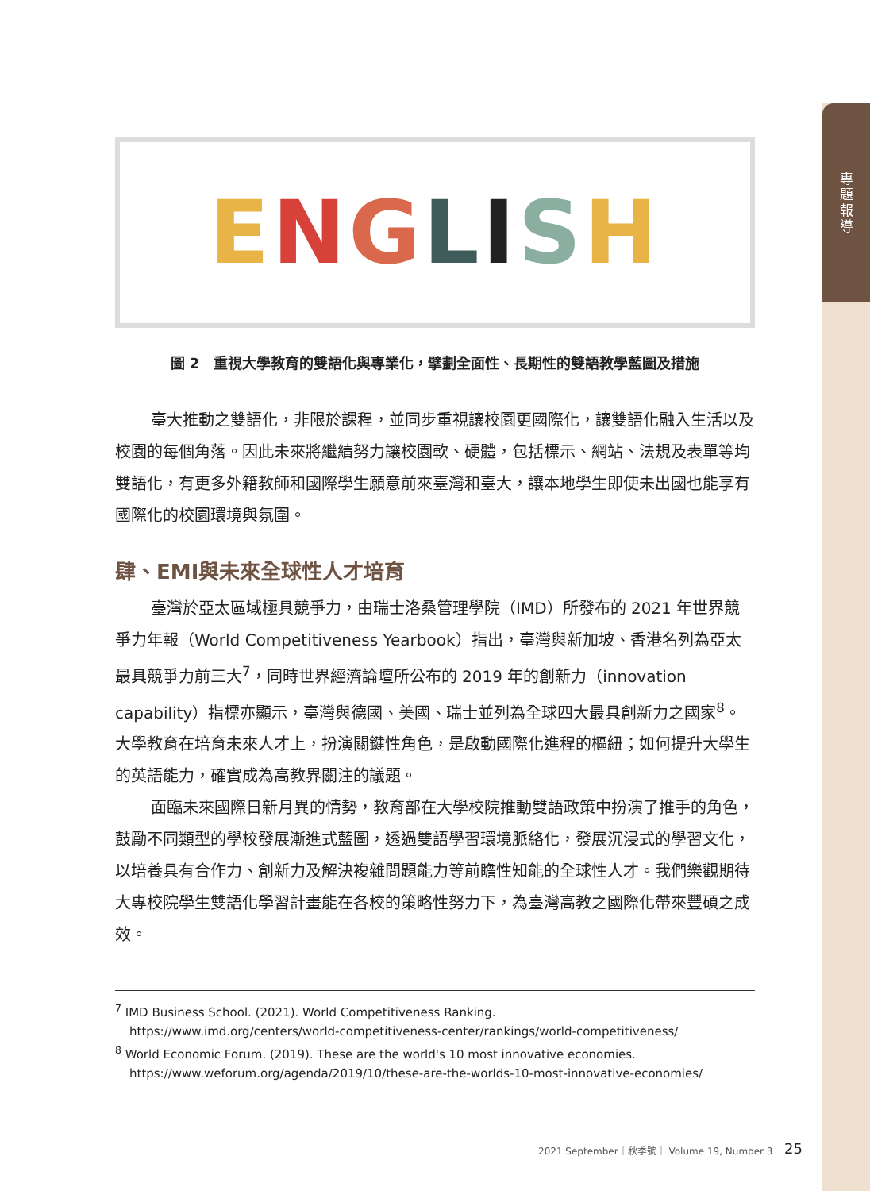專
題
報
導
ENGLISH
圖 2　重視大學教育的雙語化與專業化，擘劃全面性、長期性的雙語教學藍圖及措施
臺大推動之雙語化，非限於課程，並同步重視讓校園更國際化，讓雙語化融入生活以及校園的每個角落。因此未來將繼續努力讓校園軟、硬體，包括標示、網站、法規及表單等均雙語化，有更多外籍教師和國際學生願意前來臺灣和臺大，讓本地學生即使未出國也能享有國際化的校園環境與氛圍。
肆、EMI與未來全球性人才培育
臺灣於亞太區域極具競爭力，由瑞士洛桑管理學院（IMD）所發布的 2021 年世界競爭力年報（World Competitiveness Yearbook）指出，臺灣與新加坡、香港名列為亞太最具競爭力前三大<sup>7</sup>，同時世界經濟論壇所公布的 2019 年的創新力（innovation capability）指標亦顯示，臺灣與德國、美國、瑞士並列為全球四大最具創新力之國家<sup>8</sup>。大學教育在培育未來人才上，扮演關鍵性角色，是啟動國際化進程的樞紐；如何提升大學生的英語能力，確實成為高教界關注的議題。
面臨未來國際日新月異的情勢，教育部在大學校院推動雙語政策中扮演了推手的角色，鼓勵不同類型的學校發展漸進式藍圖，透過雙語學習環境脈絡化，發展沉浸式的學習文化，以培養具有合作力、創新力及解決複雜問題能力等前瞻性知能的全球性人才。我們樂觀期待大專校院學生雙語化學習計畫能在各校的策略性努力下，為臺灣高教之國際化帶來豐碩之成效。
<sup>7</sup> IMD Business School. (2021). World Competitiveness Ranking.
https://www.imd.org/centers/world-competitiveness-center/rankings/world-competitiveness/
<sup>8</sup> World Economic Forum. (2019). These are the world's 10 most innovative economies.
https://www.weforum.org/agenda/2019/10/these-are-the-worlds-10-most-innovative-economies/
2021 September｜秋季號｜ Volume 19, Number 3
25